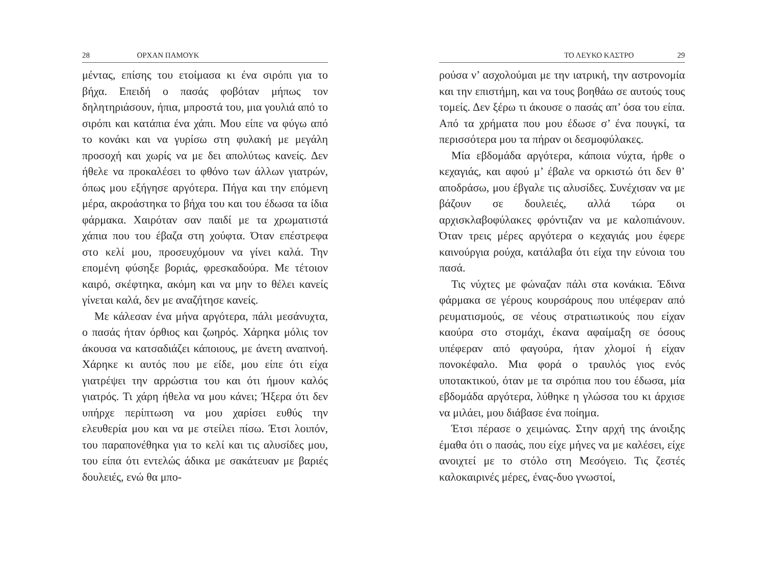28 ΟΡΧΑΝ ΠΑΜΟΥΚ
μέντας, επίσης του ετοίμασα κι ένα σιρόπι για το βήχα. Επειδή ο πασάς φοβόταν μήπως τον δηλητηριάσουν, ήπια, μπροστά του, μια γουλιά από το σιρόπι και κατάπια ένα χάπι. Μου είπε να φύγω από το κονάκι και να γυρίσω στη φυλακή με μεγάλη προσοχή και χωρίς να με δει απολύτως κανείς. Δεν ήθελε να προκαλέσει το φθόνο των άλλων γιατρών, όπως μου εξήγησε αργότερα. Πήγα και την επόμενη μέρα, ακροάστηκα το βήχα του και του έδωσα τα ίδια φάρμακα. Χαιρόταν σαν παιδί με τα χρωματιστά χάπια που του έβαζα στη χούφτα. Όταν επέστρεφα στο κελί μου, προσευχόμουν να γίνει καλά. Την επομένη φύσηξε βοριάς, φρεσκαδούρα. Με τέτοιον καιρό, σκέφτηκα, ακόμη και να μην το θέλει κανείς γίνεται καλά, δεν με αναζήτησε κανείς.
Με κάλεσαν ένα μήνα αργότερα, πάλι μεσάνυχτα, ο πασάς ήταν όρθιος και ζωηρός. Χάρηκα μόλις τον άκουσα να κατσαδιάζει κάποιους, με άνετη αναπνοή. Χάρηκε κι αυτός που με είδε, μου είπε ότι είχα γιατρέψει την αρρώστια του και ότι ήμουν καλός γιατρός. Τι χάρη ήθελα να μου κάνει; Ήξερα ότι δεν υπήρχε περίπτωση να μου χαρίσει ευθύς την ελευθερία μου και να με στείλει πίσω. Έτσι λοιπόν, του παραπονέθηκα για το κελί και τις αλυσίδες μου, του είπα ότι εντελώς άδικα με σακάτευαν με βαριές δουλειές, ενώ θα μπο-
ΤΟ ΛΕΥΚΟ ΚΑΣΤΡΟ 29
ρούσα ν’ ασχολούμαι με την ιατρική, την αστρονομία και την επιστήμη, και να τους βοηθάω σε αυτούς τους τομείς. Δεν ξέρω τι άκουσε ο πασάς απ’ όσα του είπα. Από τα χρήματα που μου έδωσε σ’ ένα πουγκί, τα περισσότερα μου τα πήραν οι δεσμοφύλακες.
Μία εβδομάδα αργότερα, κάποια νύχτα, ήρθε ο κεχαγιάς, και αφού μ’ έβαλε να ορκιστώ ότι δεν θ’ αποδράσω, μου έβγαλε τις αλυσίδες. Συνέχισαν να με βάζουν σε δουλειές, αλλά τώρα οι αρχισκλαβοφύλακες φρόντιζαν να με καλοπιάνουν. Όταν τρεις μέρες αργότερα ο κεχαγιάς μου έφερε καινούργια ρούχα, κατάλαβα ότι είχα την εύνοια του πασά.
Τις νύχτες με φώναζαν πάλι στα κονάκια. Έδινα φάρμακα σε γέρους κουρσάρους που υπέφεραν από ρευματισμούς, σε νέους στρατιωτικούς που είχαν καούρα στο στομάχι, έκανα αφαίμαξη σε όσους υπέφεραν από φαγούρα, ήταν χλομοί ή είχαν πονοκέφαλο. Μια φορά ο τραυλός γιος ενός υποτακτικού, όταν με τα σιρόπια που του έδωσα, μία εβδομάδα αργότερα, λύθηκε η γλώσσα του κι άρχισε να μιλάει, μου διάβασε ένα ποίημα.
Έτσι πέρασε ο χειμώνας. Στην αρχή της άνοιξης έμαθα ότι ο πασάς, που είχε μήνες να με καλέσει, είχε ανοιχτεί με το στόλο στη Μεσόγειο. Τις ζεστές καλοκαιρινές μέρες, ένας-δυο γνωστοί,